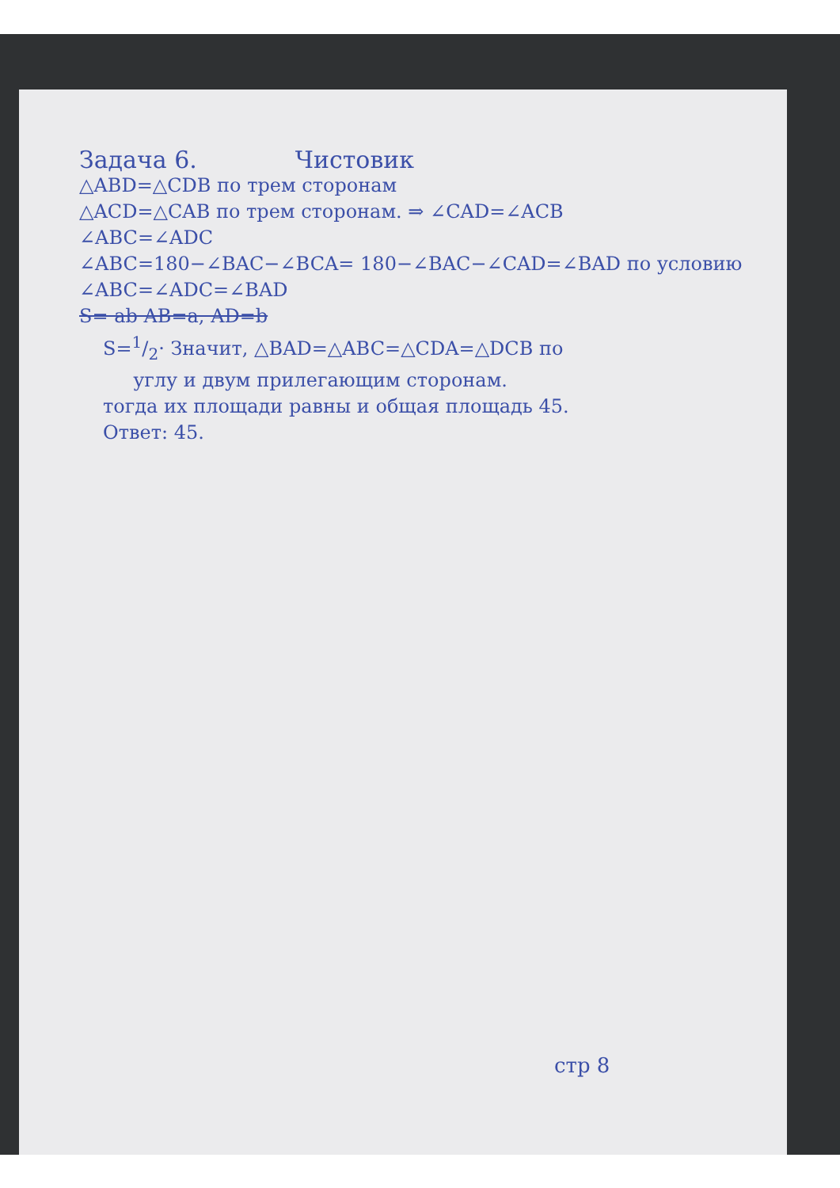Задача 6. Чистовик
△ABD=△CDB по трем сторонам
△ACD=△CAB по трем сторонам. ⇒ ∠CAD=∠ACB
∠ABC=∠ADC
∠ABC=180−∠BAC−∠BCA= 180−∠BAC−∠CAD=∠BAD по условию
∠ABC=∠ADC=∠BAD
S= ab AB=a, AD=b
S=1/2· Значит, △BAD=△ABC=△CDA=△DCB по
углу и двум прилегающим сторонам.
тогда их площади равны и общая площадь 45.
Ответ: 45.
стр 8